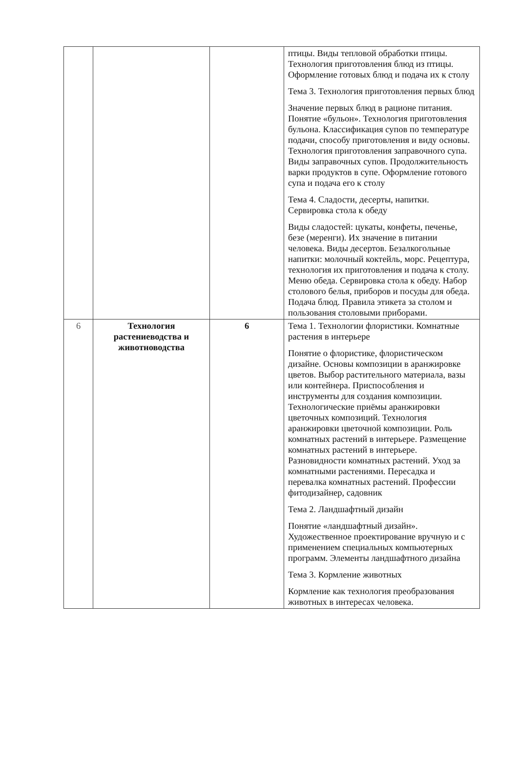| | | | птицы. Виды тепловой обработки птицы. Технология приготовления блюд из птицы. Оформление готовых блюд и подача их к столу Тема 3. Технология приготовления первых блюд Значение первых блюд в рационе питания. Понятие «бульон». Технология приготовления бульона. Классификация супов по температуре подачи, способу приготовления и виду основы. Технология приготовления заправочного супа. Виды заправочных супов. Продолжительность варки продуктов в супе. Оформление готового супа и подача его к столу Тема 4. Сладости, десерты, напитки. Сервировка стола к обеду Виды сладостей: цукаты, конфеты, печенье, безе (меренги). Их значение в питании человека. Виды десертов. Безалкогольные напитки: молочный коктейль, морс. Рецептура, технология их приготовления и подача к столу. Меню обеда. Сервировка стола к обеду. Набор столового белья, приборов и посуды для обеда. Подача блюд. Правила этикета за столом и пользования столовыми приборами. |
| 6 | Технология растениеводства и животноводства | 6 | Тема 1. Технологии флористики. Комнатные растения в интерьере Понятие о флористике, флористическом дизайне. Основы композиции в аранжировке цветов. Выбор растительного материала, вазы или контейнера. Приспособления и инструменты для создания композиции. Технологические приёмы аранжировки цветочных композиций. Технология аранжировки цветочной композиции. Роль комнатных растений в интерьере. Размещение комнатных растений в интерьере. Разновидности комнатных растений. Уход за комнатными растениями. Пересадка и перевалка комнатных растений. Профессии фитодизайнер, садовник Тема 2. Ландшафтный дизайн Понятие «ландшафтный дизайн». Художественное проектирование вручную и с применением специальных компьютерных программ. Элементы ландшафтного дизайна Тема 3. Кормление животных Кормление как технология преобразования животных в интересах человека. |